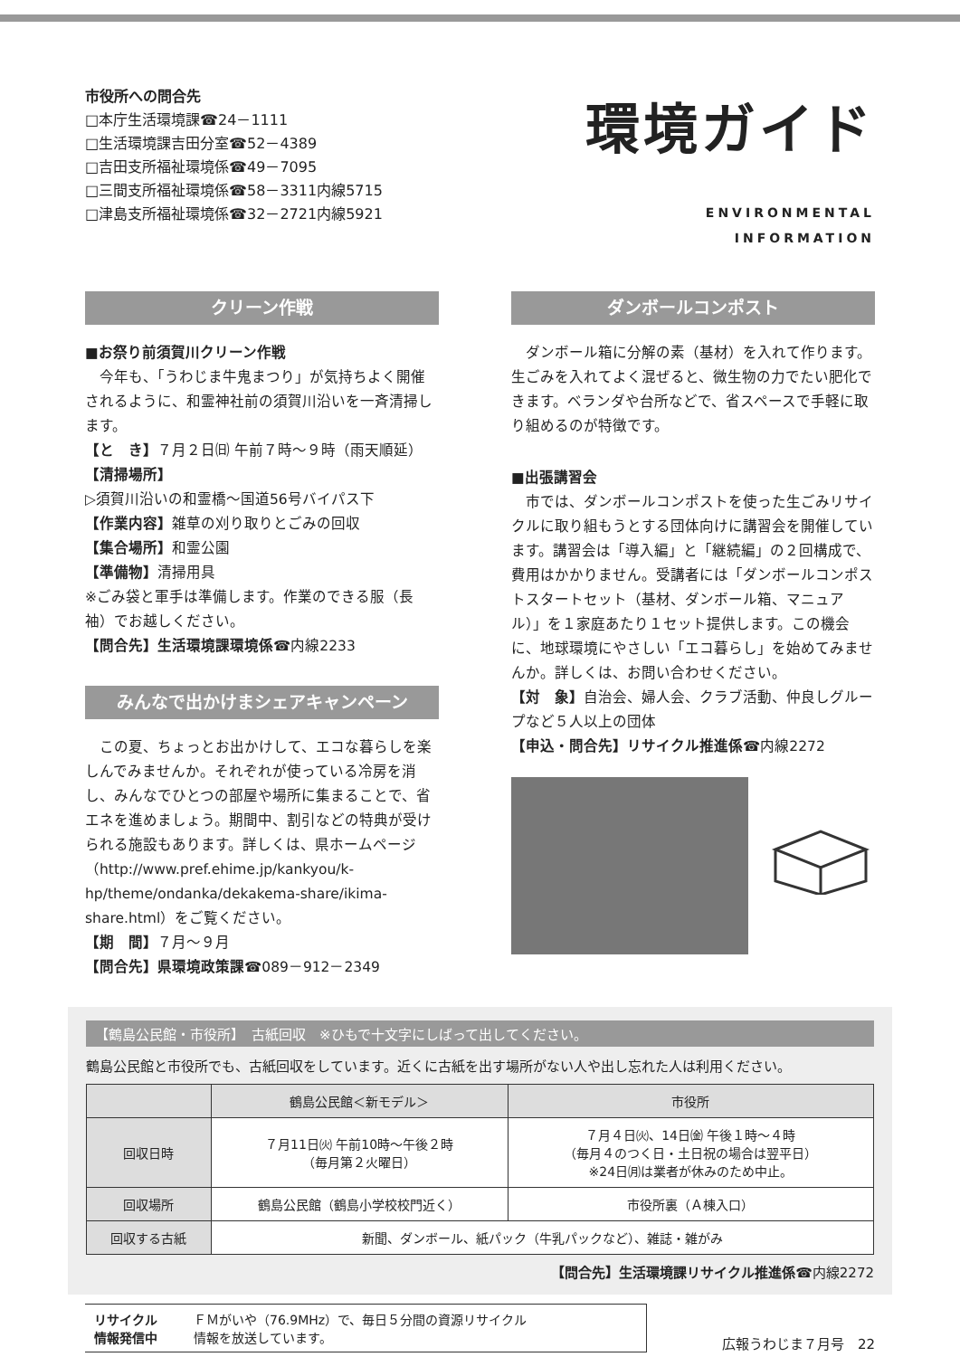市役所への問合先
□本庁生活環境課☎24－1111
□生活環境課吉田分室☎52－4389
□吉田支所福祉環境係☎49－7095
□三間支所福祉環境係☎58－3311内線5715
□津島支所福祉環境係☎32－2721内線5921
環境ガイド
ENVIRONMENTAL
INFORMATION
クリーン作戦
■お祭り前須賀川クリーン作戦
　今年も、「うわじま牛鬼まつり」が気持ちよく開催されるように、和霊神社前の須賀川沿いを一斉清掃します。
【と　き】７月２日㈰ 午前７時～９時（雨天順延）
【清掃場所】
▷須賀川沿いの和霊橋～国道56号バイパス下
【作業内容】雑草の刈り取りとごみの回収
【集合場所】和霊公園
【準備物】清掃用具
※ごみ袋と軍手は準備します。作業のできる服（長袖）でお越しください。
【問合先】生活環境課環境係☎内線2233
みんなで出かけまシェアキャンペーン
　この夏、ちょっとお出かけして、エコな暮らしを楽しんでみませんか。それぞれが使っている冷房を消し、みんなでひとつの部屋や場所に集まることで、省エネを進めましょう。期間中、割引などの特典が受けられる施設もあります。詳しくは、県ホームページ（http://www.pref.ehime.jp/kankyou/k-hp/theme/ondanka/dekakema-share/ikima-share.html）をご覧ください。
【期　間】７月～９月
【問合先】県環境政策課☎089－912－2349
ダンボールコンポスト
　ダンボール箱に分解の素（基材）を入れて作ります。生ごみを入れてよく混ぜると、微生物の力でたい肥化できます。ベランダや台所などで、省スペースで手軽に取り組めるのが特徴です。
■出張講習会
　市では、ダンボールコンポストを使った生ごみリサイクルに取り組もうとする団体向けに講習会を開催しています。講習会は「導入編」と「継続編」の２回構成で、費用はかかりません。受講者には「ダンボールコンポストスタートセット（基材、ダンボール箱、マニュアル）」を１家庭あたり１セット提供します。この機会に、地球環境にやさしい「エコ暮らし」を始めてみませんか。詳しくは、お問い合わせください。
【対　象】自治会、婦人会、クラブ活動、仲良しグループなど５人以上の団体
【申込・問合先】リサイクル推進係☎内線2272
【鶴島公民館・市役所】　古紙回収　※ひもで十文字にしばって出してください。
鶴島公民館と市役所でも、古紙回収をしています。近くに古紙を出す場所がない人や出し忘れた人は利用ください。
| | 鶴島公民館＜新モデル＞ | 市役所 |
| --- | --- | --- |
| 回収日時 | ７月11日㈫ 午前10時～午後２時 （毎月第２火曜日） | ７月４日㈫、14日㈮ 午後１時～４時 （毎月４のつく日・土日祝の場合は翌平日） ※24日㈪は業者が休みのため中止。 |
| 回収場所 | 鶴島公民館（鶴島小学校校門近く） | 市役所裏（Ａ棟入口） |
| 回収する古紙 | 新聞、ダンボール、紙パック（牛乳パックなど）、雑誌・雑がみ | |
【問合先】生活環境課リサイクル推進係☎内線2272
リサイクル
情報発信中 ＦＭがいや（76.9MHz）で、毎日５分間の資源リサイクル
情報を放送しています。
広報うわじま７月号　22